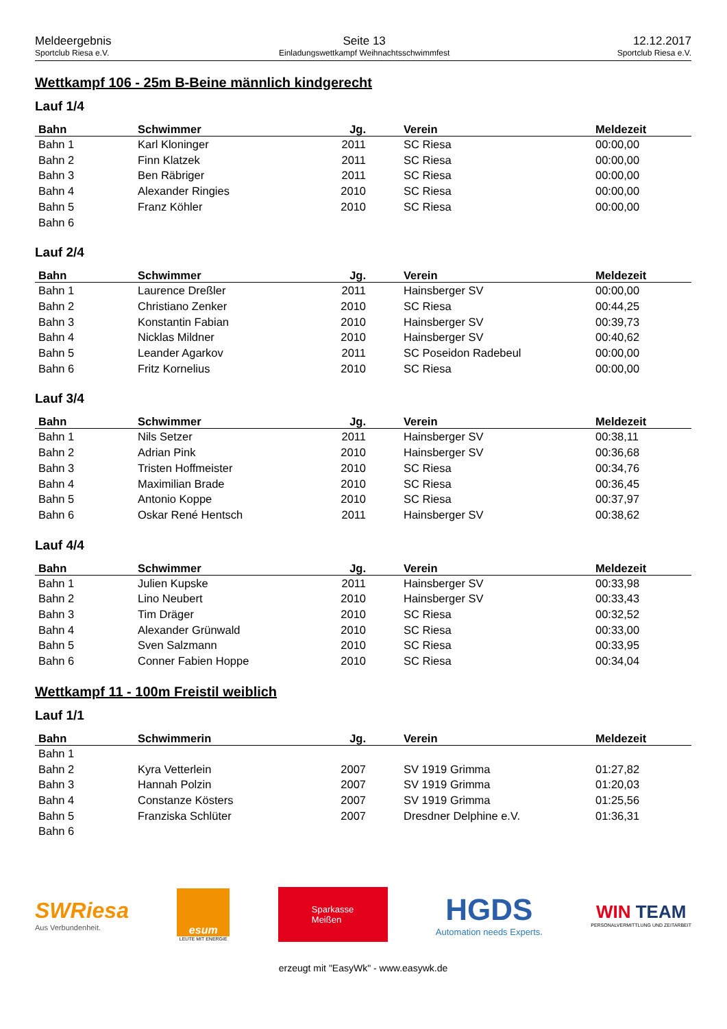Meldeergebnis
Sportclub Riesa e.V.
Seite 13
Einladungswettkampf Weihnachtsschwimmfest
12.12.2017
Sportclub Riesa e.V.
Wettkampf 106 - 25m B-Beine männlich kindgerecht
Lauf 1/4
| Bahn | Schwimmer | Jg. | Verein | Meldezeit |
| --- | --- | --- | --- | --- |
| Bahn 1 | Karl Kloninger | 2011 | SC Riesa | 00:00,00 |
| Bahn 2 | Finn Klatzek | 2011 | SC Riesa | 00:00,00 |
| Bahn 3 | Ben Räbriger | 2011 | SC Riesa | 00:00,00 |
| Bahn 4 | Alexander Ringies | 2010 | SC Riesa | 00:00,00 |
| Bahn 5 | Franz Köhler | 2010 | SC Riesa | 00:00,00 |
| Bahn 6 | | | | |
Lauf 2/4
| Bahn | Schwimmer | Jg. | Verein | Meldezeit |
| --- | --- | --- | --- | --- |
| Bahn 1 | Laurence Dreßler | 2011 | Hainsberger SV | 00:00,00 |
| Bahn 2 | Christiano Zenker | 2010 | SC Riesa | 00:44,25 |
| Bahn 3 | Konstantin Fabian | 2010 | Hainsberger SV | 00:39,73 |
| Bahn 4 | Nicklas Mildner | 2010 | Hainsberger SV | 00:40,62 |
| Bahn 5 | Leander Agarkov | 2011 | SC Poseidon Radebeul | 00:00,00 |
| Bahn 6 | Fritz Kornelius | 2010 | SC Riesa | 00:00,00 |
Lauf 3/4
| Bahn | Schwimmer | Jg. | Verein | Meldezeit |
| --- | --- | --- | --- | --- |
| Bahn 1 | Nils Setzer | 2011 | Hainsberger SV | 00:38,11 |
| Bahn 2 | Adrian Pink | 2010 | Hainsberger SV | 00:36,68 |
| Bahn 3 | Tristen Hoffmeister | 2010 | SC Riesa | 00:34,76 |
| Bahn 4 | Maximilian Brade | 2010 | SC Riesa | 00:36,45 |
| Bahn 5 | Antonio Koppe | 2010 | SC Riesa | 00:37,97 |
| Bahn 6 | Oskar René Hentsch | 2011 | Hainsberger SV | 00:38,62 |
Lauf 4/4
| Bahn | Schwimmer | Jg. | Verein | Meldezeit |
| --- | --- | --- | --- | --- |
| Bahn 1 | Julien Kupske | 2011 | Hainsberger SV | 00:33,98 |
| Bahn 2 | Lino Neubert | 2010 | Hainsberger SV | 00:33,43 |
| Bahn 3 | Tim Dräger | 2010 | SC Riesa | 00:32,52 |
| Bahn 4 | Alexander Grünwald | 2010 | SC Riesa | 00:33,00 |
| Bahn 5 | Sven Salzmann | 2010 | SC Riesa | 00:33,95 |
| Bahn 6 | Conner Fabien Hoppe | 2010 | SC Riesa | 00:34,04 |
Wettkampf 11 - 100m Freistil weiblich
Lauf 1/1
| Bahn | Schwimmerin | Jg. | Verein | Meldezeit |
| --- | --- | --- | --- | --- |
| Bahn 1 | | | | |
| Bahn 2 | Kyra Vetterlein | 2007 | SV 1919 Grimma | 01:27,82 |
| Bahn 3 | Hannah Polzin | 2007 | SV 1919 Grimma | 01:20,03 |
| Bahn 4 | Constanze Kösters | 2007 | SV 1919 Grimma | 01:25,56 |
| Bahn 5 | Franziska Schlüter | 2007 | Dresdner Delphine e.V. | 01:36,31 |
| Bahn 6 | | | | |
SWRiesa
Aus Verbundenheit.
esum
LEUTE MIT ENERGIE
Sparkasse
Meißen
HGDS
Automation needs Experts.
WIN TEAM
PERSONALVERMITTLUNG UND ZEITARBEIT
erzeugt mit "EasyWk" - www.easywk.de